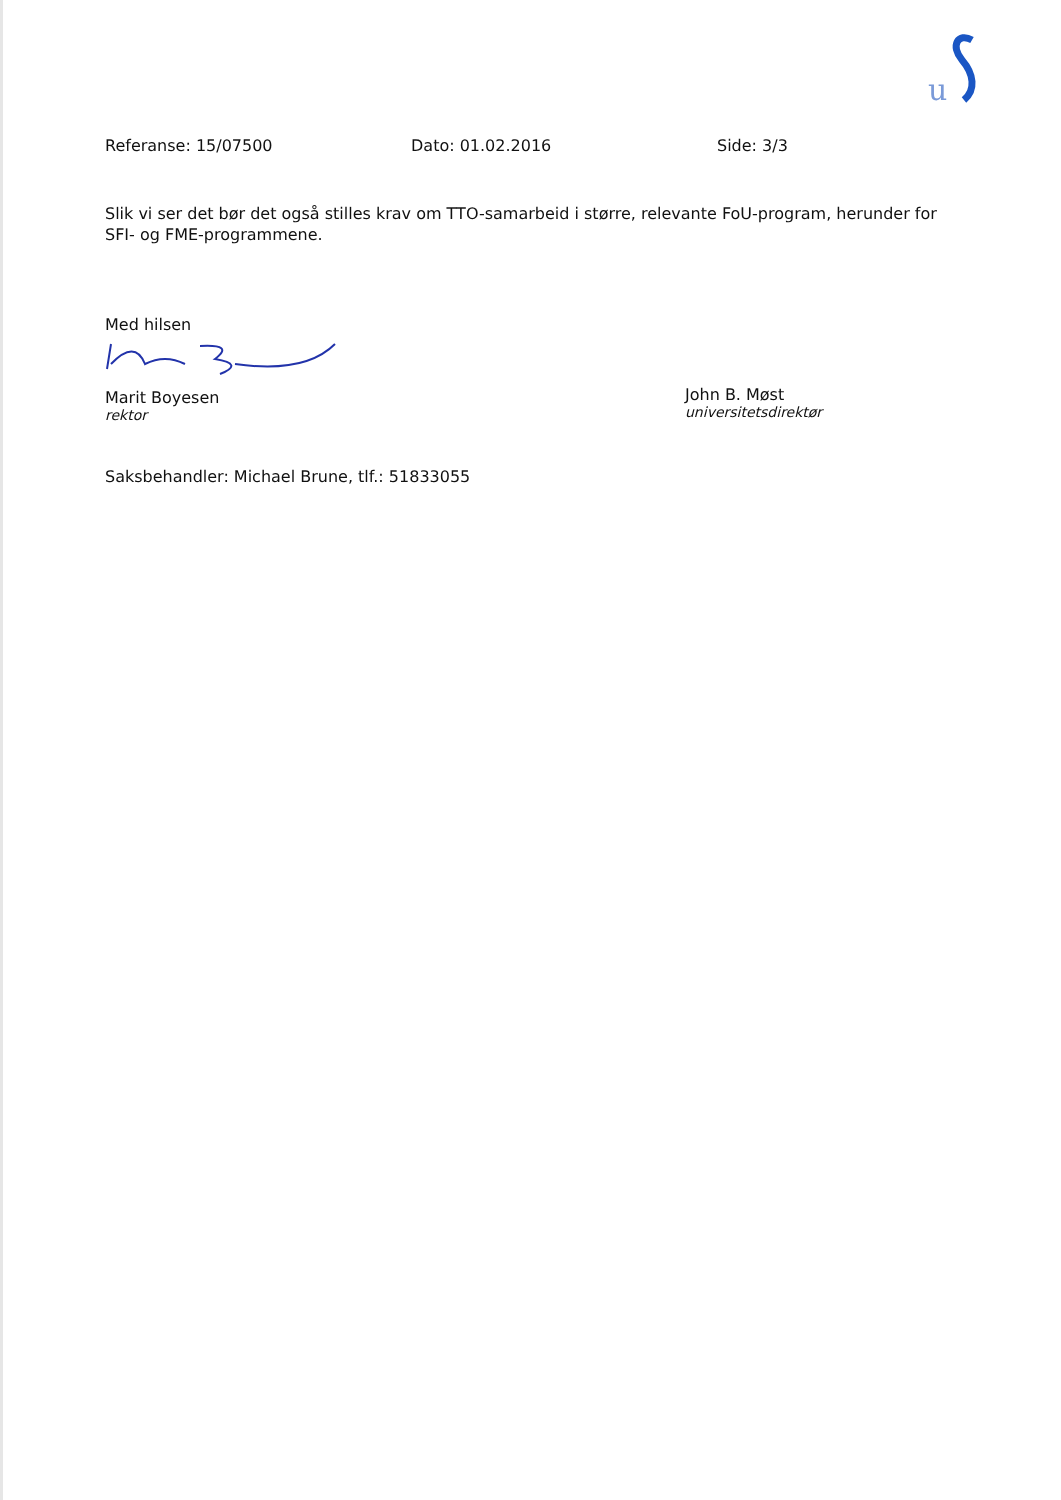u
Referanse: 15/07500 Dato: 01.02.2016 Side: 3/3
Slik vi ser det bør det også stilles krav om TTO-samarbeid i større, relevante FoU-program, herunder for SFI- og FME-programmene.
Med hilsen
Marit Boyesen
rektor
John B. Møst
universitetsdirektør
Saksbehandler: Michael Brune, tlf.: 51833055